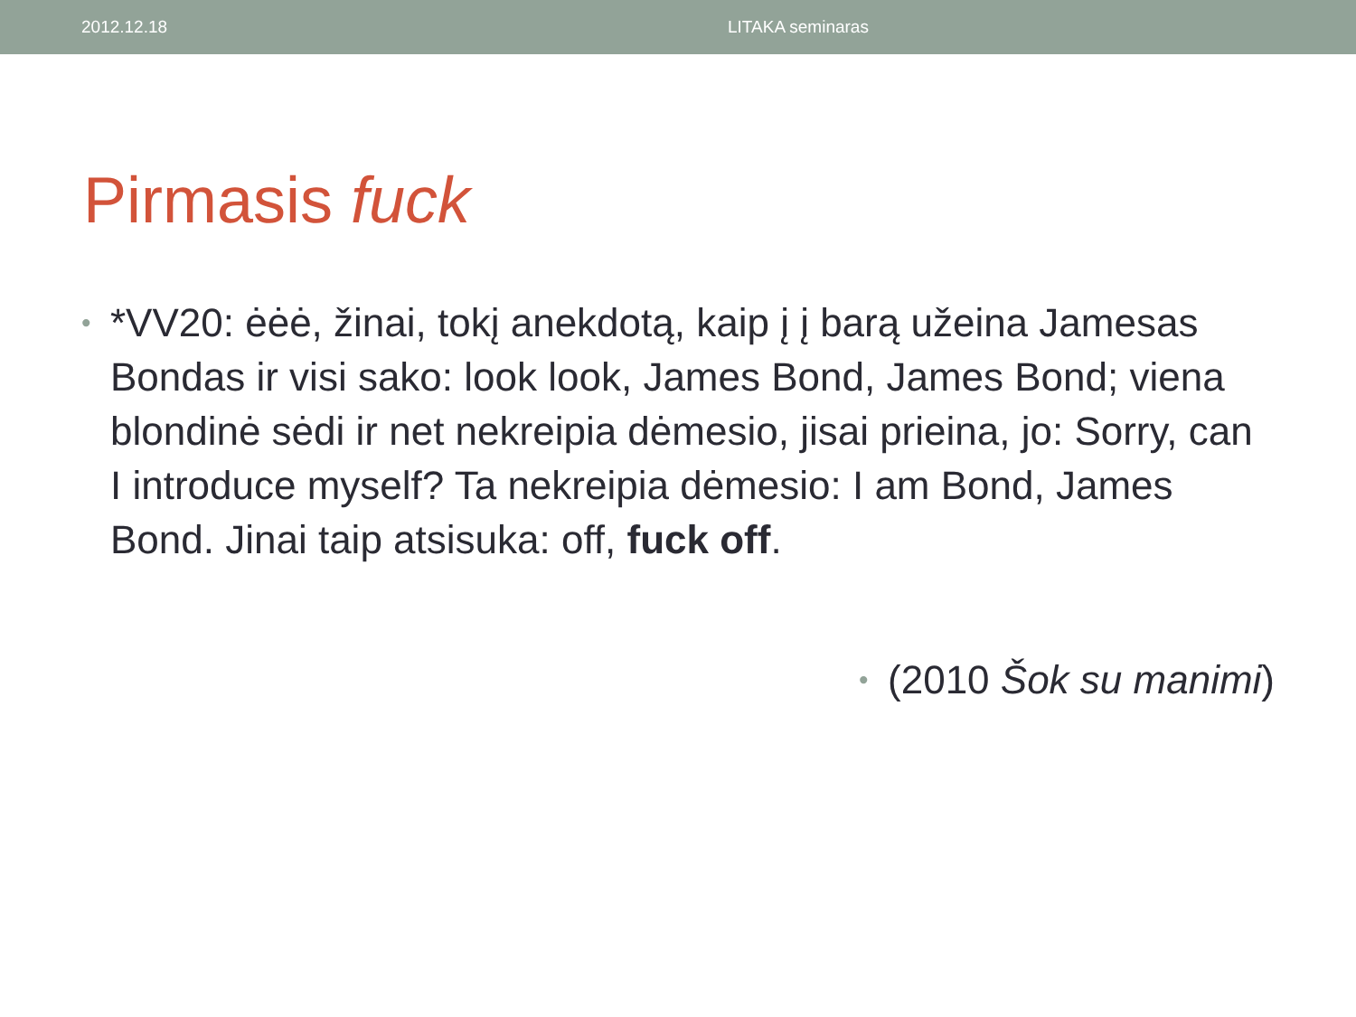2012.12.18 LITAKA seminaras
Pirmasis fuck
• *VV20: ėėė, žinai, tokį anekdotą, kaip į į barą užeina Jamesas Bondas ir visi sako: look look, James Bond, James Bond; viena blondinė sėdi ir net nekreipia dėmesio, jisai prieina, jo: Sorry, can I introduce myself? Ta nekreipia dėmesio: I am Bond, James Bond. Jinai taip atsisuka: off, fuck off.
• (2010 Šok su manimi)